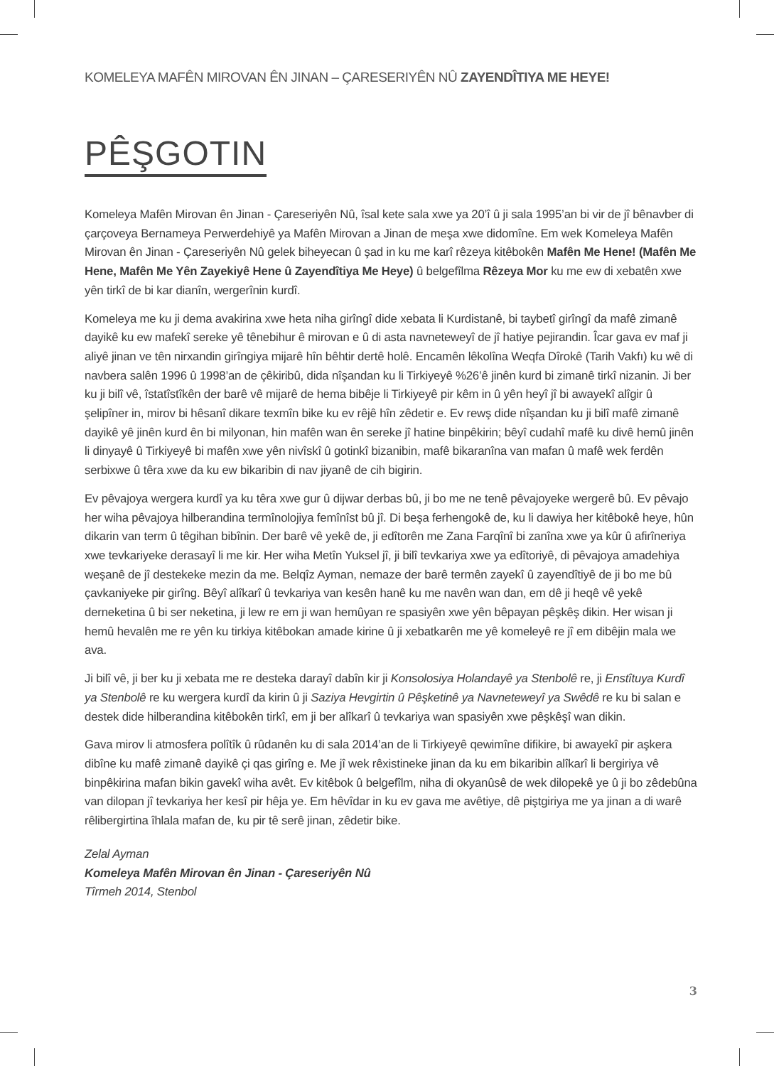KOMELEYA MAFÊN MIROVAN ÊN JINAN – ÇARESERIYÊN NÛ ZAYENDÎTIYA ME HEYE!
PÊŞGOTIN
Komeleya Mafên Mirovan ên Jinan - Çareseriyên Nû, îsal kete sala xwe ya 20’î û ji sala 1995’an bi vir de jî bênavber di çarçoveya Bernameya Perwerdehiyê ya Mafên Mirovan a Jinan de meşa xwe didomîne. Em wek Komeleya Mafên Mirovan ên Jinan - Çareseriyên Nû gelek biheyecan û şad in ku me karî rêzeya kitêbokên Mafên Me Hene! (Mafên Me Hene, Mafên Me Yên Zayekiyê Hene û Zayendîtiya Me Heye) û belgefîlma Rêzeya Mor ku me ew di xebatên xwe yên tirkî de bi kar dianîn, wergerînin kurdî.
Komeleya me ku ji dema avakirina xwe heta niha girîngî dide xebata li Kurdistanê, bi taybetî girîngî da mafê zimanê dayikê ku ew mafekî sereke yê tênebihur ê mirovan e û di asta navneteweyî de jî hatiye pejirandin. Îcar gava ev maf ji aliyê jinan ve tên nirxandin girîngiya mijarê hîn bêhtir dertê holê. Encamên lêkolîna Weqfa Dîrokê (Tarih Vakfı) ku wê di navbera salên 1996 û 1998’an de çêkiribû, dida nîşandan ku li Tirkiyeyê %26’ê jinên kurd bi zimanê tirkî nizanin. Ji ber ku ji bilî vê, îstatîstîkên der barê vê mijarê de hema bibêje li Tirkiyeyê pir kêm in û yên heyî jî bi awayekî alîgir û şelipîner in, mirov bi hêsanî dikare texmîn bike ku ev rêjê hîn zêdetir e. Ev rewş dide nîşandan ku ji bilî mafê zimanê dayikê yê jinên kurd ên bi milyonan, hin mafên wan ên sereke jî hatine binpêkirin; bêyî cudahî mafê ku divê hemû jinên li dinyayê û Tirkiyeyê bi mafên xwe yên nivîskî û gotinkî bizanibin, mafê bikaranîna van mafan û mafê wek ferdên serbixwe û têra xwe da ku ew bikaribin di nav jiyanê de cih bigirin.
Ev pêvajoya wergera kurdî ya ku têra xwe gur û dijwar derbas bû, ji bo me ne tenê pêvajoyeke wergerê bû. Ev pêvajo her wiha pêvajoya hilberandina termînolojiya femînîst bû jî. Di beşa ferhengokê de, ku li dawiya her kitêbokê heye, hûn dikarin van term û têgihan bibînin. Der barê vê yekê de, ji edîtorên me Zana Farqînî bi zanîna xwe ya kûr û afirîneriya xwe tevkariyeke derasayî li me kir. Her wiha Metîn Yuksel jî, ji bilî tevkariya xwe ya edîtoriyê, di pêvajoya amadehiya weşanê de jî destekeke mezin da me. Belqîz Ayman, nemaze der barê termên zayekî û zayendîtiyê de ji bo me bû çavkaniyeke pir girîng. Bêyî alîkarî û tevkariya van kesên hanê ku me navên wan dan, em dê ji heqê vê yekê derneketina û bi ser neketina, ji lew re em ji wan hemûyan re spasiyên xwe yên bêpayan pêşkêş dikin. Her wisan ji hemû hevalên me re yên ku tirkiya kitêbokan amade kirine û ji xebatkarên me yê komeleyê re jî em dibêjin mala we ava.
Ji bilî vê, ji ber ku ji xebata me re desteka darayî dabîn kir ji Konsolosiya Holandayê ya Stenbolê re, ji Enstîtuya Kurdî ya Stenbolê re ku wergera kurdî da kirin û ji Saziya Hevgirtin û Pêşketinê ya Navneteweyî ya Swêdê re ku bi salan e destek dide hilberandina kitêbokên tirkî, em ji ber alîkarî û tevkariya wan spasiyên xwe pêşkêşî wan dikin.
Gava mirov li atmosfera polîtîk û rûdanên ku di sala 2014’an de li Tirkiyeyê qewimîne difikire, bi awayekî pir aşkera dibîne ku mafê zimanê dayikê çi qas girîng e. Me jî wek rêxistineke jinan da ku em bikaribin alîkarî li bergiriya vê binpêkirina mafan bikin gavekî wiha avêt. Ev kitêbok û belgefîlm, niha di okyanûsê de wek dilopekê ye û ji bo zêdebûna van dilopan jî tevkariya her kesî pir hêja ye. Em hêvîdar in ku ev gava me avêtiye, dê piştgiriya me ya jinan a di warê rêlibergirtina îhlala mafan de, ku pir tê serê jinan, zêdetir bike.
Zelal Ayman
Komeleya Mafên Mirovan ên Jinan - Çareseriyên Nû
Tîrmeh 2014, Stenbol
3